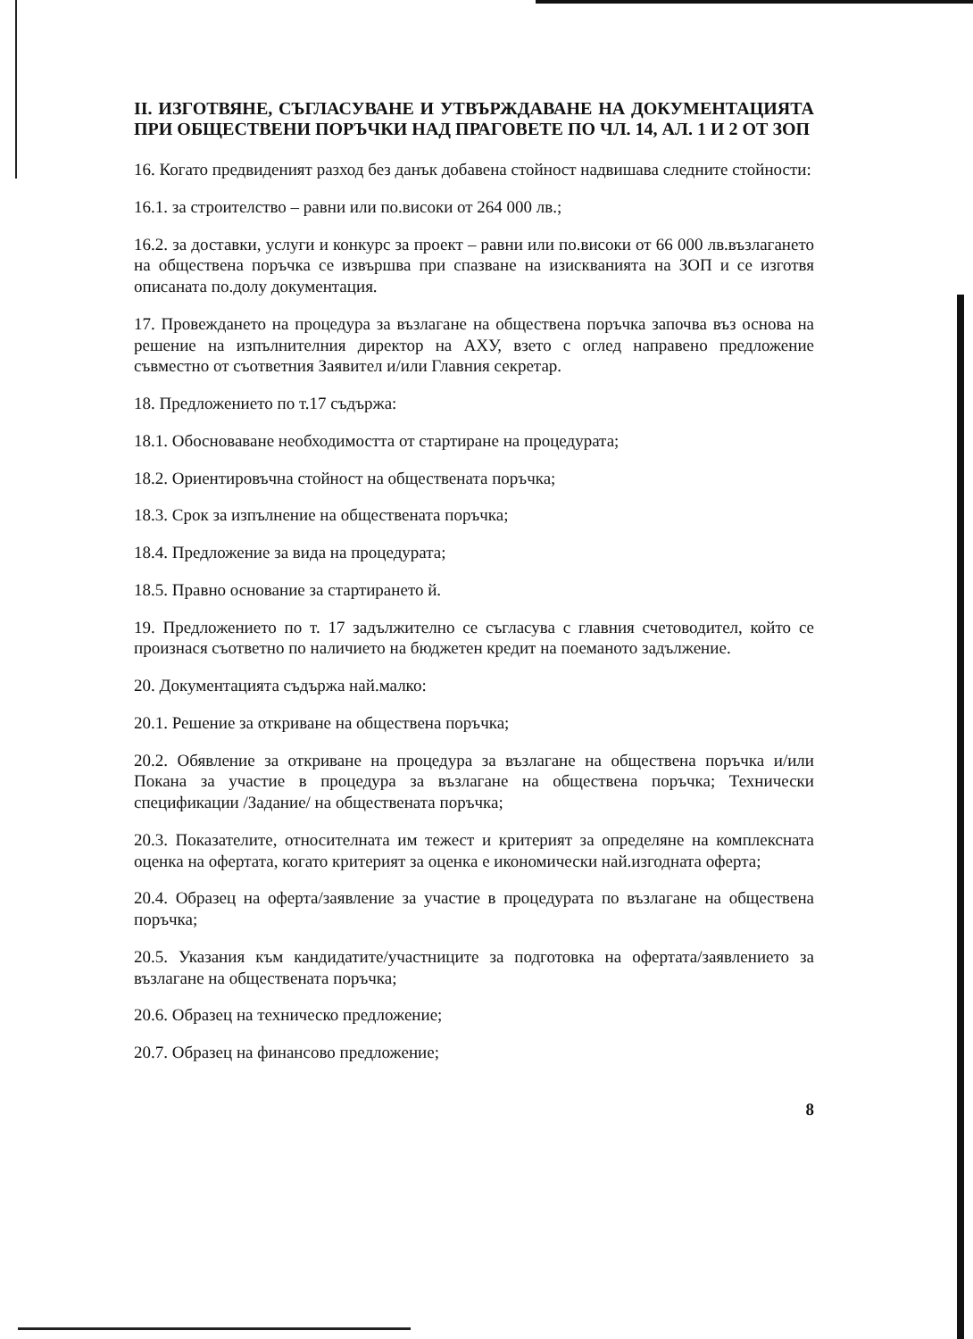II. ИЗГОТВЯНЕ, СЪГЛАСУВАНЕ И УТВЪРЖДАВАНЕ НА ДОКУМЕНТАЦИЯТА ПРИ ОБЩЕСТВЕНИ ПОРЪЧКИ НАД ПРАГОВЕТЕ ПО ЧЛ. 14, АЛ. 1 И 2 ОТ ЗОП
16. Когато предвиденият разход без данък добавена стойност надвишава следните стойности:
16.1. за строителство – равни или по.високи от 264 000 лв.;
16.2. за доставки, услуги и конкурс за проект – равни или по.високи от 66 000 лв.възлагането на обществена поръчка се извършва при спазване на изискванията на ЗОП и се изготвя описаната по.долу документация.
17. Провеждането на процедура за възлагане на обществена поръчка започва въз основа на решение на изпълнителния директор на АХУ, взето с оглед направено предложение съвместно от съответния Заявител и/или Главния секретар.
18. Предложението по т.17 съдържа:
18.1. Обосноваване необходимостта от стартиране на процедурата;
18.2. Ориентировъчна стойност на обществената поръчка;
18.3. Срок за изпълнение на обществената поръчка;
18.4. Предложение за вида на процедурата;
18.5. Правно основание за стартирането й.
19. Предложението по т. 17 задължително се съгласува с главния счетоводител, който се произнася съответно по наличието на бюджетен кредит на поеманото задължение.
20. Документацията съдържа най.малко:
20.1. Решение за откриване на обществена поръчка;
20.2. Обявление за откриване на процедура за възлагане на обществена поръчка и/или Покана за участие в процедура за възлагане на обществена поръчка; Технически спецификации /Задание/ на обществената поръчка;
20.3. Показателите, относителната им тежест и критерият за определяне на комплексната оценка на офертата, когато критерият за оценка е икономически най.изгодната оферта;
20.4. Образец на оферта/заявление за участие в процедурата по възлагане на обществена поръчка;
20.5. Указания към кандидатите/участниците за подготовка на офертата/заявлението за възлагане на обществената поръчка;
20.6. Образец на техническо предложение;
20.7. Образец на финансово предложение;
8